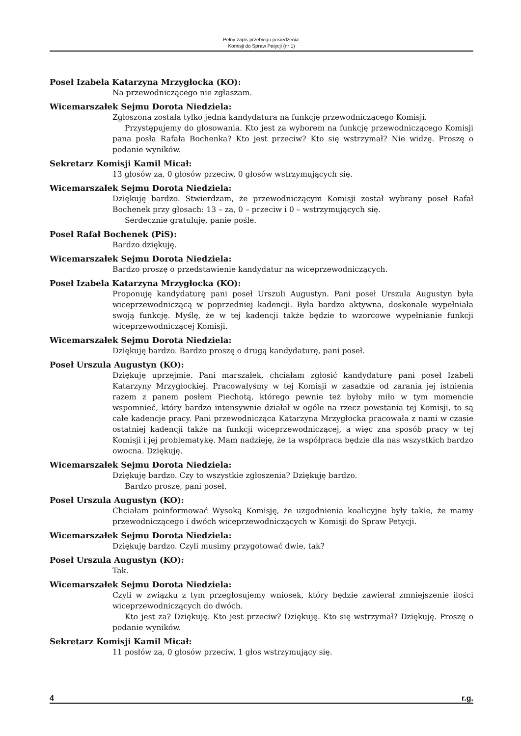Pełny zapis przebiegu posiedzenia:
Komisji do Spraw Petycji (nr 1)
Poseł Izabela Katarzyna Mrzygłocka (KO):
Na przewodniczącego nie zgłaszam.
Wicemarszałek Sejmu Dorota Niedziela:
Zgłoszona została tylko jedna kandydatura na funkcję przewodniczącego Komisji.
Przystępujemy do głosowania. Kto jest za wyborem na funkcję przewodniczącego Komisji pana posła Rafała Bochenka? Kto jest przeciw? Kto się wstrzymał? Nie widzę. Proszę o podanie wyników.
Sekretarz Komisji Kamil Micał:
13 głosów za, 0 głosów przeciw, 0 głosów wstrzymujących się.
Wicemarszałek Sejmu Dorota Niedziela:
Dziękuję bardzo. Stwierdzam, że przewodniczącym Komisji został wybrany poseł Rafał Bochenek przy głosach: 13 – za, 0 – przeciw i 0 – wstrzymujących się.
Serdecznie gratuluję, panie pośle.
Poseł Rafał Bochenek (PiS):
Bardzo dziękuję.
Wicemarszałek Sejmu Dorota Niedziela:
Bardzo proszę o przedstawienie kandydatur na wiceprzewodniczących.
Poseł Izabela Katarzyna Mrzygłocka (KO):
Proponuję kandydaturę pani poseł Urszuli Augustyn. Pani poseł Urszula Augustyn była wiceprzewodniczącą w poprzedniej kadencji. Była bardzo aktywna, doskonale wypełniała swoją funkcję. Myślę, że w tej kadencji także będzie to wzorcowe wypełnianie funkcji wiceprzewodniczącej Komisji.
Wicemarszałek Sejmu Dorota Niedziela:
Dziękuję bardzo. Bardzo proszę o drugą kandydaturę, pani poseł.
Poseł Urszula Augustyn (KO):
Dziękuję uprzejmie. Pani marszałek, chciałam zgłosić kandydaturę pani poseł Izabeli Katarzyny Mrzygłockiej. Pracowałyśmy w tej Komisji w zasadzie od zarania jej istnienia razem z panem posłem Piechotą, którego pewnie też byłoby miło w tym momencie wspomnieć, który bardzo intensywnie działał w ogóle na rzecz powstania tej Komisji, to są całe kadencje pracy. Pani przewodnicząca Katarzyna Mrzygłocka pracowała z nami w czasie ostatniej kadencji także na funkcji wiceprzewodniczącej, a więc zna sposób pracy w tej Komisji i jej problematykę. Mam nadzieję, że ta współpraca będzie dla nas wszystkich bardzo owocna. Dziękuję.
Wicemarszałek Sejmu Dorota Niedziela:
Dziękuję bardzo. Czy to wszystkie zgłoszenia? Dziękuję bardzo.
Bardzo proszę, pani poseł.
Poseł Urszula Augustyn (KO):
Chciałam poinformować Wysoką Komisję, że uzgodnienia koalicyjne były takie, że mamy przewodniczącego i dwóch wiceprzewodniczących w Komisji do Spraw Petycji.
Wicemarszałek Sejmu Dorota Niedziela:
Dziękuję bardzo. Czyli musimy przygotować dwie, tak?
Poseł Urszula Augustyn (KO):
Tak.
Wicemarszałek Sejmu Dorota Niedziela:
Czyli w związku z tym przegłosujemy wniosek, który będzie zawierał zmniejszenie ilości wiceprzewodniczących do dwóch.
Kto jest za? Dziękuję. Kto jest przeciw? Dziękuję. Kto się wstrzymał? Dziękuję. Proszę o podanie wyników.
Sekretarz Komisji Kamil Micał:
11 posłów za, 0 głosów przeciw, 1 głos wstrzymujący się.
4 r.g.